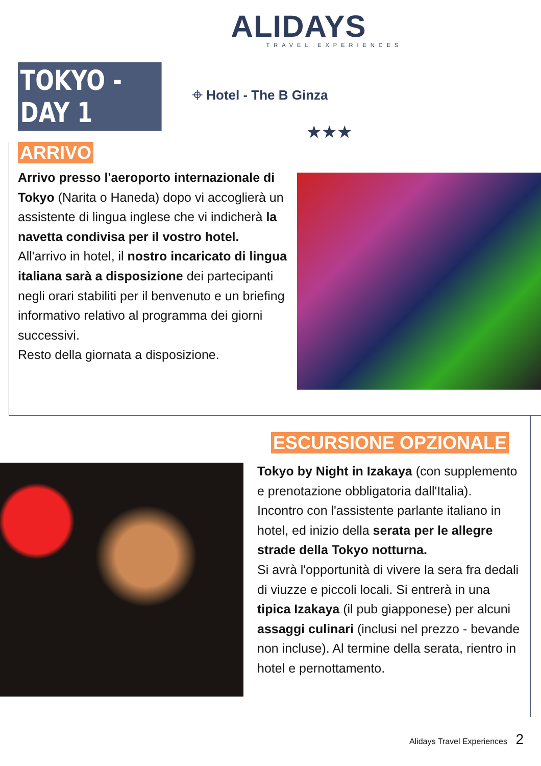ALIDAYS
TRAVEL EXPERIENCES
TOKYO - DAY 1
⌖ Hotel - The B Ginza
★★★
ARRIVO
Arrivo presso l'aeroporto internazionale di Tokyo (Narita o Haneda) dopo vi accoglierà un assistente di lingua inglese che vi indicherà la navetta condivisa per il vostro hotel.
All'arrivo in hotel, il nostro incaricato di lingua italiana sarà a disposizione dei partecipanti negli orari stabiliti per il benvenuto e un briefing informativo relativo al programma dei giorni successivi.
Resto della giornata a disposizione.
ESCURSIONE OPZIONALE
Tokyo by Night in Izakaya (con supplemento e prenotazione obbligatoria dall'Italia).
Incontro con l'assistente parlante italiano in hotel, ed inizio della serata per le allegre strade della Tokyo notturna.
Si avrà l'opportunità di vivere la sera fra dedali di viuzze e piccoli locali. Si entrerà in una tipica Izakaya (il pub giapponese) per alcuni assaggi culinari (inclusi nel prezzo - bevande non incluse). Al termine della serata, rientro in hotel e pernottamento.
Alidays Travel Experiences 2